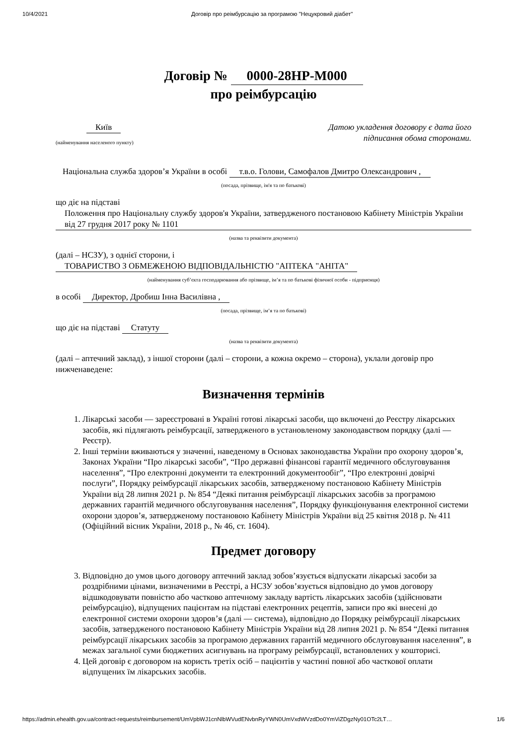10/4/2021 Договір про реімбурсацію за програмою "Нецукровий діабет"
Договір № 0000-28HP-M000
про реімбурсацію
Київ
(найменування населеного пункту)
Датою укладення договору є дата його
підписання обома сторонами.
Національна служба здоров’я України в особі т.в.о. Голови, Самофалов Дмитро Олександрович ,
(посада, прізвище, ім'я та по батькові)
що діє на підставі
Положення про Національну службу здоров'я України, затвердженого постановою Кабінету Міністрів України від 27 грудня 2017 року № 1101
(назва та реквізити документа)
(далі – НСЗУ), з однієї сторони, і
ТОВАРИСТВО З ОБМЕЖЕНОЮ ВІДПОВІДАЛЬНІСТЮ "АПТЕКА "АНІТА"
(найменування суб’єкта господарювання або прізвище, ім’я та по батькові фізичної особи - підприємця)
в особі Директор, Дробиш Інна Василівна ,
(посада, прізвище, ім’я та по батькові)
що діє на підставі Статуту
(назва та реквізити документа)
(далі – аптечний заклад), з іншої сторони (далі – сторони, а кожна окремо – сторона), уклали договір про нижченаведене:
Визначення термінів
1. Лікарські засоби — зареєстровані в Україні готові лікарські засоби, що включені до Реєстру лікарських засобів, які підлягають реімбурсації, затвердженого в установленому законодавством порядку (далі — Реєстр).
2. Інші терміни вживаються у значенні, наведеному в Основах законодавства України про охорону здоров’я, Законах України “Про лікарські засоби”, “Про державні фінансові гарантії медичного обслуговування населення”, “Про електронні документи та електронний документообіг”, “Про електронні довірчі послуги”, Порядку реімбурсації лікарських засобів, затвердженому постановою Кабінету Міністрів України від 28 липня 2021 р. № 854 “Деякі питання реімбурсації лікарських засобів за програмою державних гарантій медичного обслуговування населення”, Порядку функціонування електронної системи охорони здоров’я, затвердженому постановою Кабінету Міністрів України від 25 квітня 2018 р. № 411 (Офіційний вісник України, 2018 р., № 46, ст. 1604).
Предмет договору
3. Відповідно до умов цього договору аптечний заклад зобов’язується відпускати лікарські засоби за роздрібними цінами, визначеними в Реєстрі, а НСЗУ зобов’язується відповідно до умов договору відшкодовувати повністю або частково аптечному закладу вартість лікарських засобів (здійснювати реімбурсацію), відпущених пацієнтам на підставі електронних рецептів, записи про які внесені до електронної системи охорони здоров’я (далі — система), відповідно до Порядку реімбурсації лікарських засобів, затвердженого постановою Кабінету Міністрів України від 28 липня 2021 р. № 854 “Деякі питання реімбурсації лікарських засобів за програмою державних гарантій медичного обслуговування населення”, в межах загальної суми бюджетних асигнувань на програму реімбурсації, встановлених у кошторисі.
4. Цей договір є договором на користь третіх осіб – пацієнтів у частині повної або часткової оплати відпущених їм лікарських засобів.
https://admin.ehealth.gov.ua/contract-requests/reimbursement/UmVpbWJ1cnNlbWVudENvbnRyYWN0UmVxdWVzdDo0YmViZDgzNy01OTc2LT… 1/6